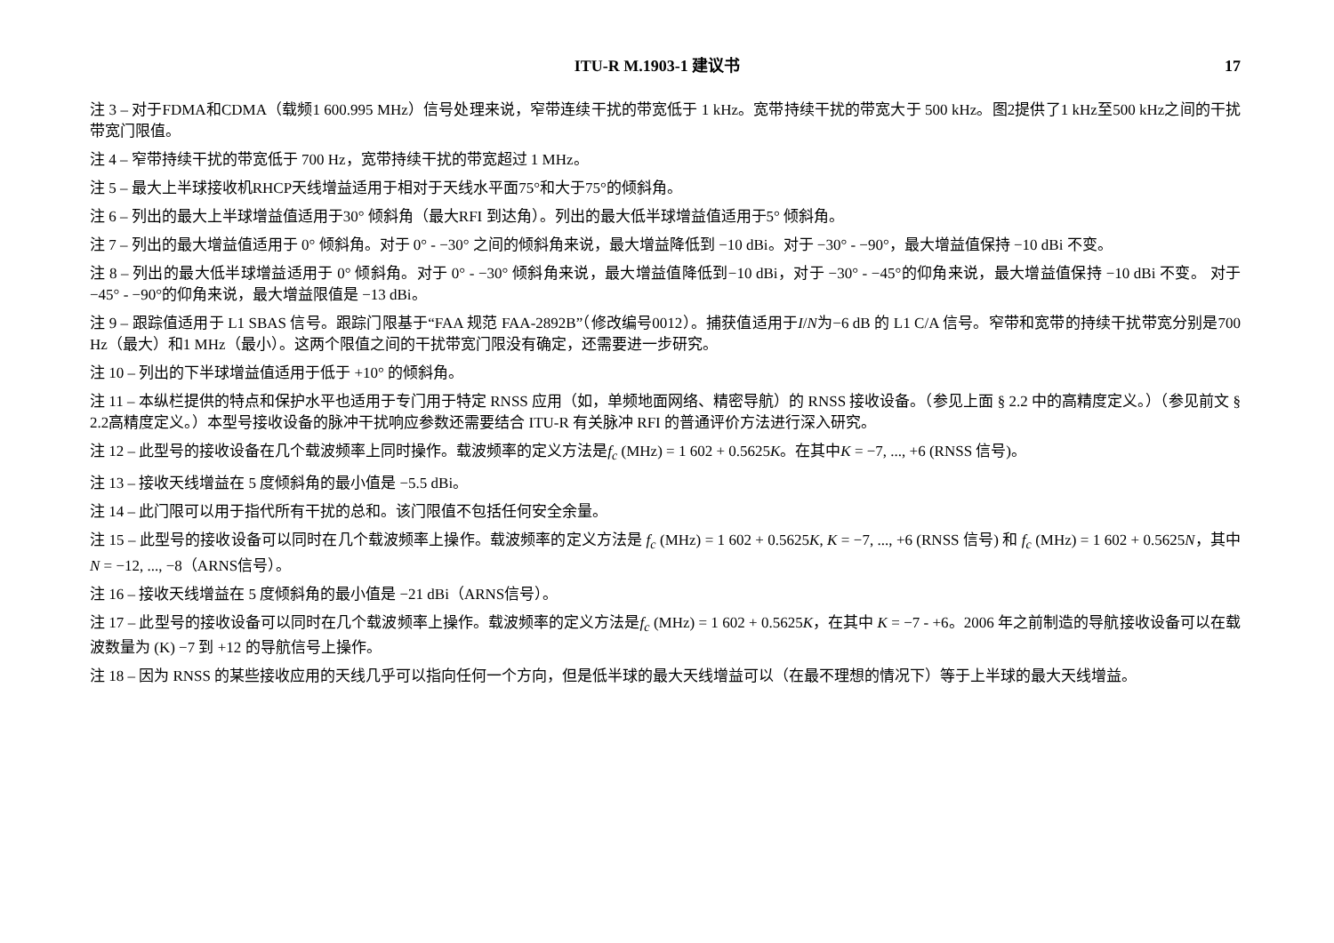ITU-R M.1903-1 建议书 17
注 3 – 对于FDMA和CDMA（载频1 600.995 MHz）信号处理来说，窄带连续干扰的带宽低于 1 kHz。宽带持续干扰的带宽大于 500 kHz。图2提供了1 kHz至500 kHz之间的干扰带宽门限值。
注 4 – 窄带持续干扰的带宽低于 700 Hz，宽带持续干扰的带宽超过 1 MHz。
注 5 – 最大上半球接收机RHCP天线增益适用于相对于天线水平面75°和大于75°的倾斜角。
注 6 – 列出的最大上半球增益值适用于30° 倾斜角（最大RFI 到达角）。列出的最大低半球增益值适用于5° 倾斜角。
注 7 – 列出的最大增益值适用于 0° 倾斜角。对于 0° - −30° 之间的倾斜角来说，最大增益降低到 −10 dBi。对于 −30° - −90°，最大增益值保持 −10 dBi 不变。
注 8 – 列出的最大低半球增益适用于 0° 倾斜角。对于 0° - −30° 倾斜角来说，最大增益值降低到−10 dBi，对于 −30° - −45°的仰角来说，最大增益值保持 −10 dBi 不变。 对于−45° - −90°的仰角来说，最大增益限值是 −13 dBi。
注 9 – 跟踪值适用于 L1 SBAS 信号。跟踪门限基于“FAA 规范 FAA-2892B”（修改编号0012）。捕获值适用于I/N为−6 dB 的 L1 C/A 信号。窄带和宽带的持续干扰带宽分别是700 Hz（最大）和1 MHz（最小）。这两个限值之间的干扰带宽门限没有确定，还需要进一步研究。
注 10 – 列出的下半球增益值适用于低于 +10° 的倾斜角。
注 11 – 本纵栏提供的特点和保护水平也适用于专门用于特定 RNSS 应用（如，单频地面网络、精密导航）的 RNSS 接收设备。（参见上面 § 2.2 中的高精度定义。）（参见前文 § 2.2高精度定义。）本型号接收设备的脉冲干扰响应参数还需要结合 ITU-R 有关脉冲 RFI 的普通评价方法进行深入研究。
注 12 – 此型号的接收设备在几个载波频率上同时操作。载波频率的定义方法是f<sub>c</sub> (MHz) = 1 602 + 0.5625K。在其中K = −7, ..., +6 (RNSS 信号)。
注 13 – 接收天线增益在 5 度倾斜角的最小值是 −5.5 dBi。
注 14 – 此门限可以用于指代所有干扰的总和。该门限值不包括任何安全余量。
注 15 – 此型号的接收设备可以同时在几个载波频率上操作。载波频率的定义方法是 f<sub>c</sub> (MHz) = 1 602 + 0.5625K, K = −7, ..., +6 (RNSS 信号) 和 f<sub>c</sub> (MHz) = 1 602 + 0.5625N，其中 N = −12, ..., −8（ARNS信号）。
注 16 – 接收天线增益在 5 度倾斜角的最小值是 −21 dBi（ARNS信号）。
注 17 – 此型号的接收设备可以同时在几个载波频率上操作。载波频率的定义方法是f<sub>c</sub> (MHz) = 1 602 + 0.5625K，在其中 K = −7 - +6。2006 年之前制造的导航接收设备可以在载波数量为 (K) −7 到 +12 的导航信号上操作。
注 18 – 因为 RNSS 的某些接收应用的天线几乎可以指向任何一个方向，但是低半球的最大天线增益可以（在最不理想的情况下）等于上半球的最大天线增益。